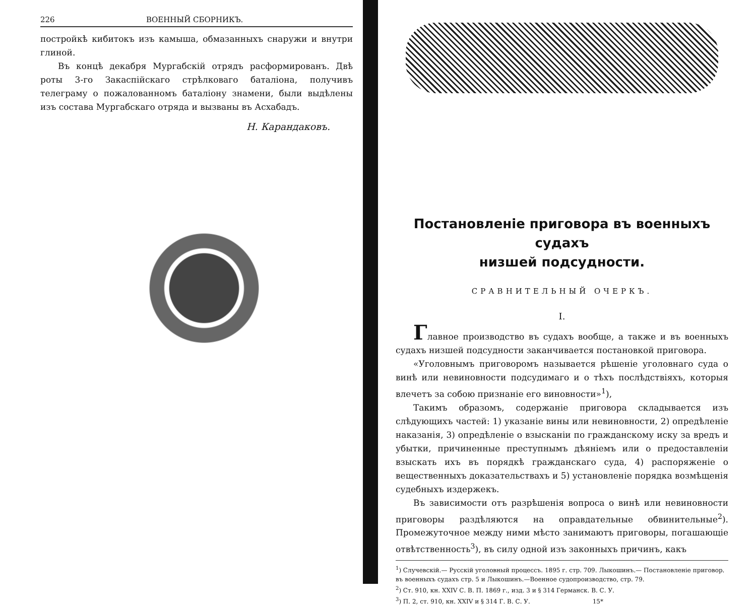226 ВОЕННЫЙ СБОРНИКЪ.
постройкѣ кибитокъ изъ камыша, обмазанныхъ снаружи и внутри глиной.
Въ концѣ декабря Мургабскій отрядъ расформированъ. Двѣ роты 3-го Закаспійскаго стрѣлковаго баталіона, получивъ телеграму о пожалованномъ баталіону знамени, были выдѣлены изъ состава Мургабскаго отряда и вызваны въ Асхабадъ.
Н. Карандаковъ.
Постановленіе приговора въ военныхъ судахъ
низшей подсудности.
СРАВНИТЕЛЬНЫЙ ОЧЕРКЪ.
I.
Главное производство въ судахъ вообще, а также и въ военныхъ судахъ низшей подсудности заканчивается постановкой приговора.
«Уголовнымъ приговоромъ называется рѣшеніе уголовнаго суда о винѣ или невиновности подсудимаго и о тѣхъ послѣдствіяхъ, которыя влечетъ за собою признаніе его виновности»<sup>1</sup>),
Такимъ образомъ, содержаніе приговора складывается изъ слѣдующихъ частей: 1) указаніе вины или невиновности, 2) опредѣленіе наказанія, 3) опредѣленіе о взысканіи по гражданскому иску за вредъ и убытки, причиненные преступнымъ дѣяніемъ или о предоставленіи взыскать ихъ въ порядкѣ гражданскаго суда, 4) распоряженіе о вещественныхъ доказательствахъ и 5) установленіе порядка возмѣщенія судебныхъ издержекъ.
Въ зависимости отъ разрѣшенія вопроса о винѣ или невиновности приговоры раздѣляются на оправдательные обвинительные<sup>2</sup>). Промежуточное между ними мѣсто занимаютъ приговоры, погашающіе отвѣтственность<sup>3</sup>), въ силу одной изъ законныхъ причинъ, какъ
<sup>1</sup>) Случевскій.— Русскій уголовный процессъ. 1895 г. стр. 709. Лыкошинъ.— Постановленіе приговор. въ военныхъ судахъ стр. 5 и Лыкошинъ.—Военное судопроизводство, стр. 79.
<sup>2</sup>) Ст. 910, кн. XXIV С. В. П. 1869 г., изд. 3 и § 314 Германск. В. С. У.
<sup>3</sup>) П. 2, ст. 910, кн. XXIV и § 314 Г. В. С. У. 15*